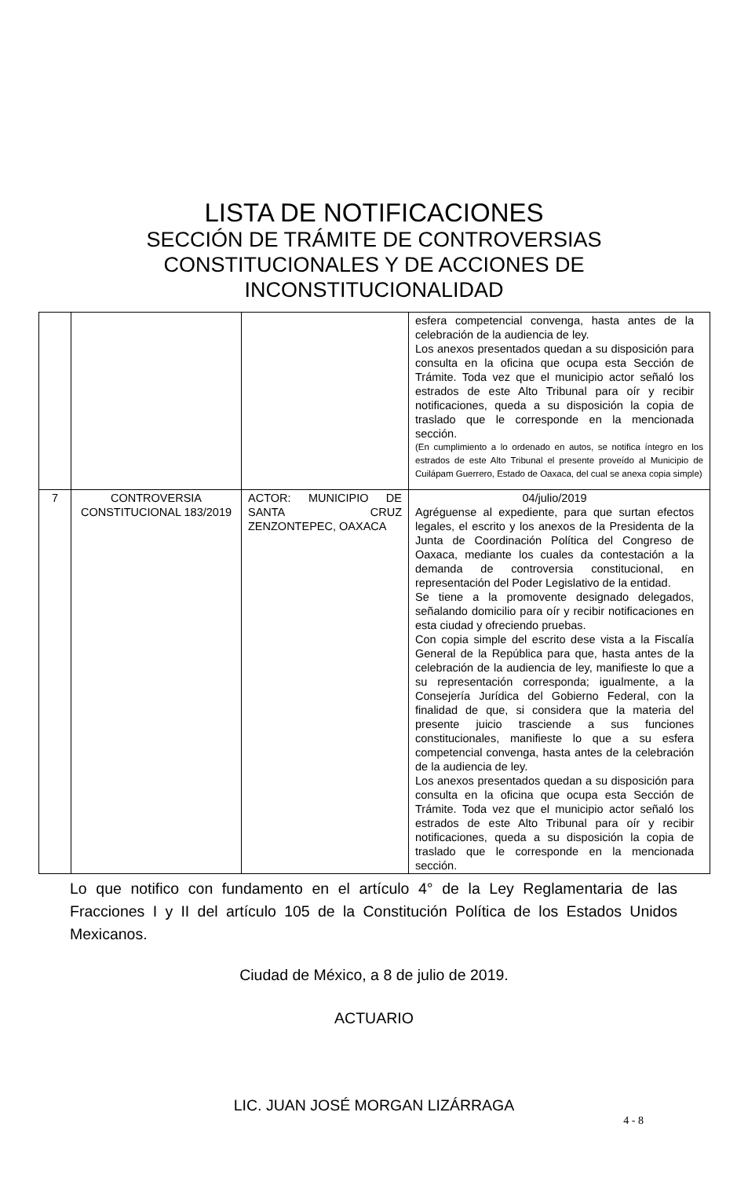LISTA DE NOTIFICACIONES
SECCIÓN DE TRÁMITE DE CONTROVERSIAS CONSTITUCIONALES Y DE ACCIONES DE INCONSTITUCIONALIDAD
| | | | esfera competencial convenga, hasta antes de la celebración de la audiencia de ley. Los anexos presentados quedan a su disposición para consulta en la oficina que ocupa esta Sección de Trámite. Toda vez que el municipio actor señaló los estrados de este Alto Tribunal para oír y recibir notificaciones, queda a su disposición la copia de traslado que le corresponde en la mencionada sección. (En cumplimiento a lo ordenado en autos, se notifica íntegro en los estrados de este Alto Tribunal el presente proveído al Municipio de Cuilápam Guerrero, Estado de Oaxaca, del cual se anexa copia simple) |
| 7 | CONTROVERSIA CONSTITUCIONAL 183/2019 | ACTOR: MUNICIPIO DE SANTA CRUZ ZENZONTEPEC, OAXACA | 04/julio/2019 Agréguense al expediente, para que surtan efectos legales, el escrito y los anexos de la Presidenta de la Junta de Coordinación Política del Congreso de Oaxaca, mediante los cuales da contestación a la demanda de controversia constitucional, en representación del Poder Legislativo de la entidad. Se tiene a la promovente designado delegados, señalando domicilio para oír y recibir notificaciones en esta ciudad y ofreciendo pruebas. Con copia simple del escrito dese vista a la Fiscalía General de la República para que, hasta antes de la celebración de la audiencia de ley, manifieste lo que a su representación corresponda; igualmente, a la Consejería Jurídica del Gobierno Federal, con la finalidad de que, si considera que la materia del presente juicio trasciende a sus funciones constitucionales, manifieste lo que a su esfera competencial convenga, hasta antes de la celebración de la audiencia de ley. Los anexos presentados quedan a su disposición para consulta en la oficina que ocupa esta Sección de Trámite. Toda vez que el municipio actor señaló los estrados de este Alto Tribunal para oír y recibir notificaciones, queda a su disposición la copia de traslado que le corresponde en la mencionada sección. |
Lo que notifico con fundamento en el artículo 4° de la Ley Reglamentaria de las Fracciones I y II del artículo 105 de la Constitución Política de los Estados Unidos Mexicanos.
Ciudad de México, a 8 de julio de 2019.
ACTUARIO
LIC. JUAN JOSÉ MORGAN LIZÁRRAGA
4 - 8